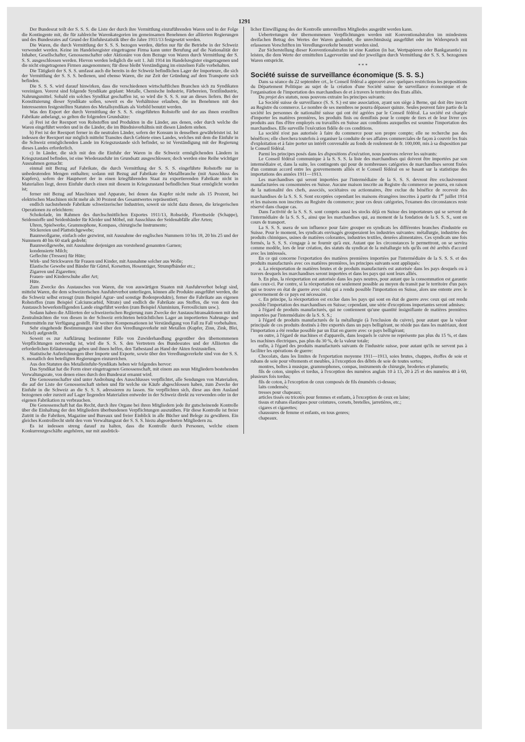1291
Der Bundesrat teilt der S. S. S. die Liste der durch ihre Vermittlung einzuführenden Waren und in der Folge die Kontingente mit, die für zahlreiche Warenkategorien im gemeinsamen Benehmen der alliierten Regierungen und des Bundesrates auf Grund der Einfuhrstatistik über die Jahre 1911/13 festgesetzt werden.
Die Waren, die durch Vermittlung der S. S. S. bezogen werden, dürfen nur für die Betriebe in der Schweiz verwendet werden. Keine im Handelsregister eingetragene Firma kann unter Berufung auf die Nationalität der Inhaber, Gesellschafter, Genossenschafter oder Aktionäre von dem Bezuge von Waren durch Vermittlung der S. S. S. ausgeschlossen werden. Hievon werden lediglich die seit 1. Juli 1914 im Handelsregister eingetragenen und die nicht eingetragenen Firmen ausgenommen; für diese bleibt Verständigung im einzelnen Falle vorbehalten.
Die Tätigkeit der S. S. S. umfasst auch die bereits in der Schweiz befindlichen Lager der Importeure, die sich der Vermittlung der S. S. S. bedienen, und ebenso Waren, die zur Zeit der Gründung auf dem Transporte sich befinden.
Die S. S. S. wird darauf hinwirken, dass die verschiedenen wirtschaftlichen Branchen sich zu Syndikaten vereinigen. Vorerst sind folgende Syndikate geplant: Metalle, Chemische Industrie, Färbereien, Textilindustrie, Nahrungsmittel. Sobald ein solches Syndikat geschaffen ist, so wird die S. S. S. nur an dieses liefern. Bei der Konstituierung dieser Syndikate sollen, soweit es die Verhältnisse erlauben, die im Benehmen mit den Interessenten festgestellten Statuten des Metallsyndikats als Vorbild benutzt werden.
Was den Export der durch Vermittlung der S. S. S. eingeführten Rohstoffe und der aus ihnen erstellten Fabrikate anbelangt, so gelten die folgenden Grundsätze:
a) Frei ist der Reexport von Rohstoffen und Produkten in die Länder, aus denen, oder durch welche die Waren eingeführt werden und in die Länder, die im Bündnisverhältnis mit diesen Ländern stehen.
b) Frei ist der Reexport ferner in die neutralen Länder, sofern der Konsum in denselben gewährleistet ist. Ist indessen der Reexport nur möglich mittelst Transites durch Gebiete eines Landes, welches mit dem die Einfuhr in die Schweiz ermöglichenden Lande im Kriegszustande sich befindet, so ist Verständigung mit der Regierung dieses Landes erforderlich.
c) In Länder, die sich mit den die Einfuhr der Waren in die Schweiz ermöglichenden Ländern in Kriegszustand befinden, ist eine Wiederausfuhr im Grundsatz ausgeschlossen; doch werden eine Reihe wichtiger Ausnahmen gemacht:
einmal mit Bezug auf Fabrikate, die durch Vermittlung der S. S. S. eingeführte Rohstoffe nur in unbedeutenden Mengen enthalten; sodann mit Bezug auf Fabrikate der Metallbranche (mit Ausschluss des Kupfers), sofern der Hauptwert der in einen kriegführenden Staat zu exportierenden Fabrikate nicht in Materialien liegt, deren Einfuhr durch einen mit diesem in Kriegszustand befindlichen Staat ermöglicht worden ist;
ferner mit Bezug auf Maschinen und Apparate, bei denen das Kupfer nicht mehr als 15 Prozent, bei elektrischen Maschinen nicht mehr als 30 Prozent des Gesamtwertes repräsentiert;
endlich nachstehende Fabrikate schweizerischer Industrien, soweit sie nicht dazu dienen, die kriegerischen Operationen zu erleichtern:
Schokolade, im Rahmen des durchschnittlichen Exportes 1911/13, Rohseide, Florettseide (Schappe), Seidenstoffe und Seidenbänder für Kleider und Möbel, mit Ausschluss der Seidenabfälle aller Arten;
Uhren, Spielwerke, Grammophone, Kompass, chirurgische Instrumente;
Stickereien und Plattstichgewebe;
Baumwollgarne, einfach oder gezwirnt, mit Ausnahme der englischen Nummern 10 bis 18, 20 bis 25 und der Nummern 40 bis 60 stark gedreht;
Baumwollgewebe, mit Ausnahme derjenigen aus vorstehend genannten Garnen;
kondensierte Milch;
Geflechte (Tressen) für Hüte;
Wirk- und Strickwaren für Frauen und Kinder, mit Ausnahme solcher aus Wolle;
Elastische Gewebe und Bänder für Gürtel, Korsetten, Hosenträger, Strumpfbänder etc.;
Zigarren und Zigaretten;
Frauen- und Kinderschuhe aller Art;
Hüte.
Zum Zwecke des Austausches von Waren, die von auswärtigen Staaten mit Ausfuhrverbot belegt sind, mittelst Waren, die dem schweizerischen Ausfuhrverbot unterliegen, können alle Produkte ausgeführt werden, die die Schweiz selbst erzeugt (zum Beispiel Agrar- und sonstige Bodenprodukte), ferner die Fabrikate aus eigenen Rohstoffen (zum Beispiel Calciumcarbid, Nitrate) und endlich die Fabrikate aus Stoffen, die von dem den Austausch bewerkstelligenden Lande eingeführt werden (zum Beispiel Aluminium, Ferrosilicium usw.).
Sodann haben die Alliierten der schweizerischen Regierung zum Zwecke der Austauschtransaktionen mit den Zentralmächten die von diesen in der Schweiz errichteten beträchtlichen Lager an importierten Nahrungs- und Futtermitteln zur Verfügung gestellt. Für weitere Kompensationen ist Verständigung von Fall zu Fall vorbehalten.
Sehr eingehende Bestimmungen sind über den Veredlungsverkehr mit Metallen (Kupfer, Zinn, Zink, Blei, Nickel) aufgestellt.
Soweit es zur Aufklärung bestimmter Fälle von Zuwiderhandlung gegenüber den übernommenen Verpflichtungen notwendig ist, wird die S. S. S. den Vertretern des Bundesrates und der Alliierten die erforderlichen Erläuterungen geben und ihnen helfen, den Tatbestand an Hand der Akten festzustellen.
Statistische Aufzeichnungen über Importe und Exporte, sowie über den Veredlungsverkehr sind von der S. S. S. monatlich den beteiligten Regierungen einzureichen.
Aus den Statuten des Metalleinfuhr-Syndikats heben wir folgendes hervor:
Das Syndikat hat die Form einer eingetragenen Genossenschaft, mit einem aus neun Mitgliedern bestehenden Verwaltungsrate, von denen eines durch den Bundesrat ernannt wird.
Die Genossenschafter sind unter Androhung des Ausschlusses verpflichtet, alle Sendungen von Materialien, die auf der Liste der Genossenschaft stehen und für welche sie Käufe abgeschlossen haben, zum Zwecke der Einfuhr in die Schweiz an die S. S. S. adressieren zu lassen. Sie verpflichten sich, diese aus dem Ausland bezogenen oder zurzeit auf Lager liegenden Materialien entweder in der Schweiz direkt zu verwenden oder in der eigenen Fabrikation zu verbrauchen.
Die Genossenschaft hat das Recht, durch ihre Organe bei ihren Mitgliedern jede ihr gutscheinende Kontrolle über die Einhaltung der den Mitgliedern überbundenen Verpflichtungen auszuüben. Für diese Kontrolle ist freier Zutritt in die Fabriken, Magazine und Bureaux und freier Einblick in alle Bücher und Belege zu gewähren. Ein gleiches Kontrollrecht steht den vom Verwaltungsrat der S. S. S. hiezu abgeordneten Mitgliedern zu.
Es ist indessen streng darauf zu halten, dass die Kontrolle durch Personen, welche einem Konkurrenzgeschäfte angehören, nur mit ausdrück-
licher Einwilligung des der Kontrolle unterstellten Mitgliedes ausgeübt werden kann.
Uebertretungen der übernommenen Verpflichtungen werden mit Konventionalstrafen im mindestens dreifachen Betrag des Wertes der Waren geahndet, die unrechtmässig ausgeführt oder im Widerspruch mit erlassenen Vorschriften im Veredlungsverkehr benutzt worden sind.
Zur Sicherstellung dieser Konventionalstrafen ist eine Kaution (in bar, Wertpapieren oder Bankgarantie) zu leisten, die dem Werte der ermittelten Lagervorräte und der jeweiligen durch Vermittlung der S. S. S. bezogenen Waren entspricht.
* * *
Société suisse de surveillance économique (S. S. S.)
Dans sa séance du 22 septembre crt., le Conseil fédéral a approuvé avec quelques restrictions les propositions du Département Politique au sujet de la création d'une Société suisse de surveillance économique et de l'organisation de l'importation des marchandises de et à travers le territoire des Etats alliés.
Du projet des statuts, nous pouvons extraire les principes suivants:
La Société suisse de surveillance (S. S. S.) est une association, ayant son siège à Berne, qui doit être inscrit au Registre du commerce. Le nombre de ses membres ne pourra dépasser quinze. Seules peuvent faire partie de la société les personnes de nationalité suisse qui ont été agréées par le Conseil fédéral. La société est chargée d'importer les matières premières, les produits finis ou demifinis pour le compte de tiers et de leur livrer ces produits aux fins d'être employés ou travaillés en Suisse aux conditions auxquelles est soumise l'importation des marchandises. Elle surveille l'exécution fidèle de ces conditions.
La société n'est pas autorisée à faire du commerce pour son propre compte; elle ne recherche pas des bénéfices; elle cherchera toutefois à organiser la conduite de ses affaires commerciales de façon à couvrir les frais d'exploitation et à faire porter un intérêt convenable au fonds de roulement de fr. 100,000, mis à sa disposition par le Conseil fédéral.
Parmi les principes posés dans les dispositions d'exécution, nous pouvons relever les suivants:
Le Conseil fédéral communique à la S. S. S. la liste des marchandises qui doivent être importées par son intermédiaire et, dans la suite, les contingents qui pour de nombreuses catégories de marchandises seront fixées d'un commun accord entre les gouvernements alliés et le Conseil fédéral en se basant sur la statistique des importations des années 1911—1913.
Les marchandises qui seront importées par l'intermédiaire de la S. S. S. devront être exclusivement manufacturées ou consommées en Suisse. Aucune maison inscrite au Registre du commerce ne pourra, en raison de la nationalité des chefs, associés, sociétaires ou actionnaires, être exclue du bénéfice de recevoir des marchandises de la S. S. S. Sont exceptées cependant les maisons étrangères inscrites à partir du 1<sup>er</sup> juillet 1914 et les maisons non inscrites au Registre du commerce; pour ces deux catégories, l'examen des circonstances reste réservé dans chaque cas.
Dans l'activité de la S. S. S. sont compris aussi les stocks déjà en Suisse des importateurs qui se servent de l'intermédiaire de la S. S. S., ainsi que les marchandises qui, au moment de la fondation de la S. S. S., sont en cours de transport.
La S. S. S. usera de son influence pour faire grouper en syndicats les différentes branches d'industrie en Suisse. Pour le moment, les syndicats envisagés grouperaient les industries suivantes: métallurgie, industries des produits chimiques, usines de matières colorantes, industries textiles, denrées alimentaires. Ces syndicats une fois formés, la S. S. S. s'engage à ne fournir qu'à eux. Autant que les circonstances le permettront, on se servira comme modèle, lors de leur création, des statuts du syndicat de la métallurgie tels qu'ils ont été arrêtés d'accord avec les intéressés.
En ce qui concerne l'exportation des matières premières importées par l'intermédiaire de la S. S. S. et des produits manufacturés avec ces matières premières, les principes suivants sont appliqués:
a. La réexportation de matières brutes et de produits manufacturés est autorisée dans les pays desquels ou à travers desquels les marchandises seront importées et dans les pays qui sont leurs alliés.
b. En plus, la réexportation est autorisée dans les pays neutres, pour autant que la consommation est garantie dans ceux-ci. Par contre, si la réexportation est seulement possible au moyen du transit par le territoire d'un pays qui se trouve en état de guerre avec celui qui a rendu possible l'importation en Suisse, alors une entente avec le gouvernement de ce pays est nécessaire.
c. En principe, la réexportation est exclue dans les pays qui sont en état de guerre avec ceux qui ont rendu possible l'importation des marchandises en Suisse; cependant, une série d'exceptions importantes seront admises:
à l'égard de produits manufacturés, qui ne contiennent qu'une quantité insignifiante de matières premières importées par l'intermédiaire de la S. S. S.;
à l'égard de produits manufacturés de la métallurgie (à l'exclusion du cuivre), pour autant que la valeur principale de ces produits destinés à être exportés dans un pays belligérant, ne réside pas dans les matériaux, dont l'importation a été rendue possible par un Etat en guerre avec ce pays belligérant;
en outre, à l'égard de machines et d'appareils, dans lesquels le cuivre ne représente pas plus du 15 %, et dans les machines électriques, pas plus du 30 %, de la valeur totale;
enfin, à l'égard des produits manufacturés suivants de l'industrie suisse, pour autant qu'ils ne servent pas à faciliter les opérations de guerre:
Chocolats, dans les limites de l'exportation moyenne 1911—1913, soies brutes, chappes, étoffes de soie et rubans de soie pour vêtements et meubles, à l'exception des débris de soie de toutes sortes;
montres, boîtes à musique, grammophones, compas, instruments de chirurgie, broderies et plumetis;
fils de coton, simples et tordus, à l'exception des numéros anglais 10 à 13, 20 à 25 et des numéros 40 à 60, plusieurs fois tordus;
fils de coton, à l'exception de ceux composés de fils énumérés ci-dessus;
laits condensés;
tresses pour chapeaux;
articles tissés ou tricotés pour femmes et enfants, à l'exception de ceux en laine;
tissus et rubans élastiques pour ceintures, corsets, bretelles, jarretières, etc.;
cigares et cigarettes;
chaussures de femme et enfants, en tous genres;
chapeaux.